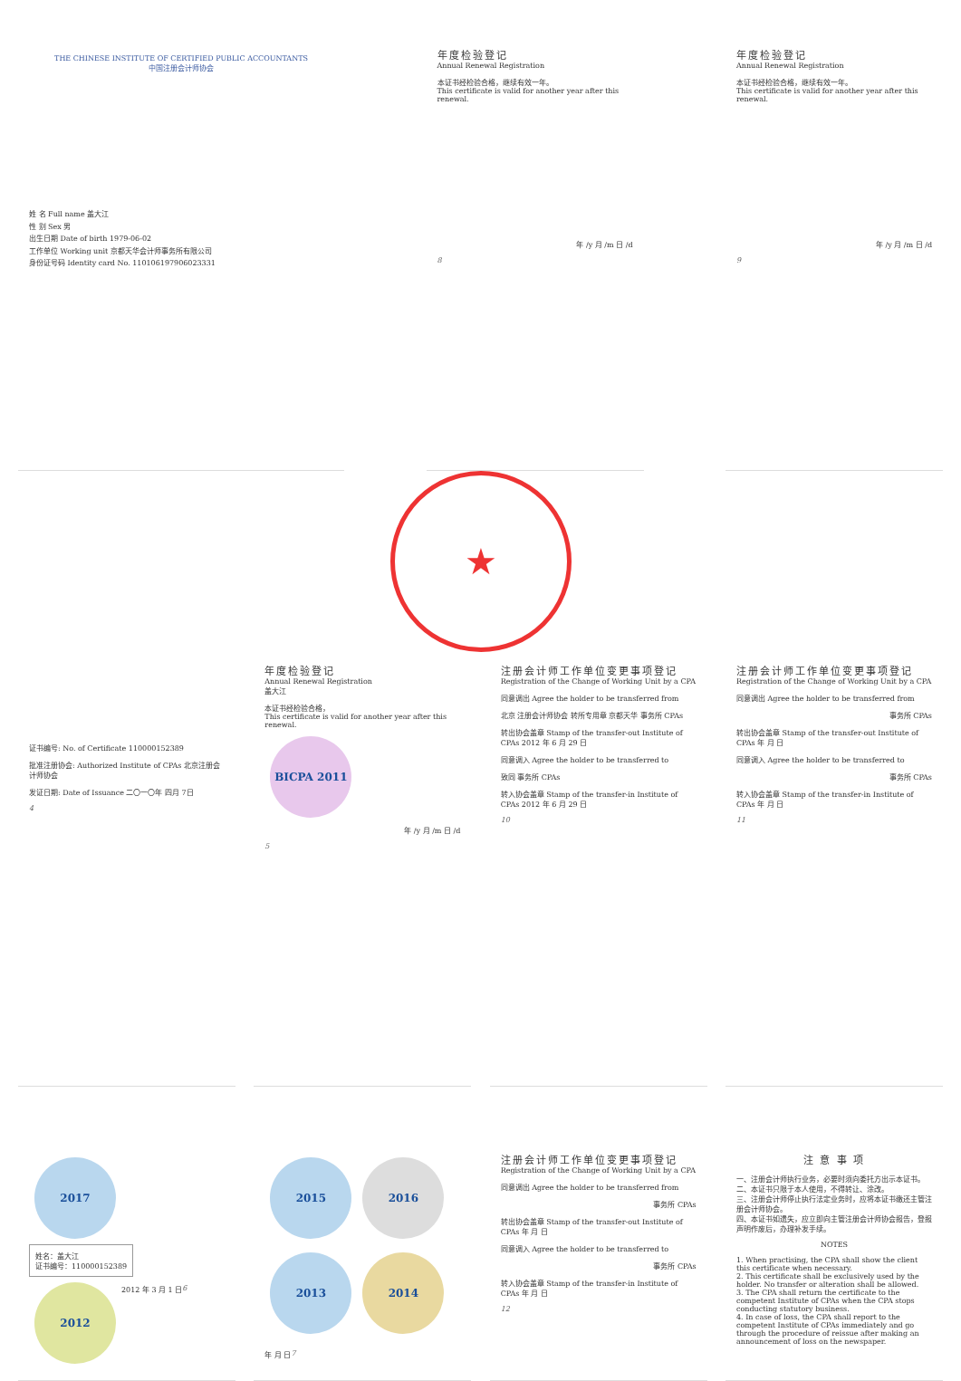THE CHINESE INSTITUTE OF CERTIFIED PUBLIC ACCOUNTANTS
中国注册会计师协会
姓 名 Full name 盖大江
性 别 Sex 男
出生日期 Date of birth 1979-06-02
工作单位 Working unit 京都天华会计师事务所有限公司
身份证号码 Identity card No. 110106197906023331
年度检验登记
Annual Renewal Registration
本证书经检验合格，继续有效一年。
This certificate is valid for another year after this renewal.
年 /y 月 /m 日 /d
8
年度检验登记
Annual Renewal Registration
本证书经检验合格，继续有效一年。
This certificate is valid for another year after this renewal.
年 /y 月 /m 日 /d
9
★
证书编号: No. of Certificate 110000152389
批准注册协会: Authorized Institute of CPAs 北京注册会计师协会
发证日期: Date of Issuance 二〇一〇年 四月 7日
4
年度检验登记
Annual Renewal Registration
盖大江
本证书经检验合格，
This certificate is valid for another year after this renewal.
BICPA 2011
年 /y 月 /m 日 /d
5
注册会计师工作单位变更事项登记
Registration of the Change of Working Unit by a CPA
同意调出 Agree the holder to be transferred from
北京 注册会计师协会 转所专用章 京都天华 事务所 CPAs
转出协会盖章 Stamp of the transfer-out Institute of CPAs 2012 年 6 月 29 日
同意调入 Agree the holder to be transferred to
致同 事务所 CPAs
转入协会盖章 Stamp of the transfer-in Institute of CPAs 2012 年 6 月 29 日
10
注册会计师工作单位变更事项登记
Registration of the Change of Working Unit by a CPA
同意调出 Agree the holder to be transferred from
事务所 CPAs
转出协会盖章 Stamp of the transfer-out Institute of CPAs 年 月 日
同意调入 Agree the holder to be transferred to
事务所 CPAs
转入协会盖章 Stamp of the transfer-in Institute of CPAs 年 月 日
11
2017
姓名：盖大江
证书编号：110000152389
2012
2012 年 3 月 1 日
6
2015
2016
2013
2014
年 月 日
7
注册会计师工作单位变更事项登记
Registration of the Change of Working Unit by a CPA
同意调出 Agree the holder to be transferred from
事务所 CPAs
转出协会盖章 Stamp of the transfer-out Institute of CPAs 年 月 日
同意调入 Agree the holder to be transferred to
事务所 CPAs
转入协会盖章 Stamp of the transfer-in Institute of CPAs 年 月 日
12
注 意 事 项
一、注册会计师执行业务，必要时须向委托方出示本证书。
二、本证书只限于本人使用，不得转让、涂改。
三、注册会计师停止执行法定业务时，应将本证书缴还主管注册会计师协会。
四、本证书如遗失，应立即向主管注册会计师协会报告，登报声明作废后，办理补发手续。
NOTES
1. When practising, the CPA shall show the client this certificate when necessary.
2. This certificate shall be exclusively used by the holder. No transfer or alteration shall be allowed.
3. The CPA shall return the certificate to the competent Institute of CPAs when the CPA stops conducting statutory business.
4. In case of loss, the CPA shall report to the competent Institute of CPAs immediately and go through the procedure of reissue after making an announcement of loss on the newspaper.